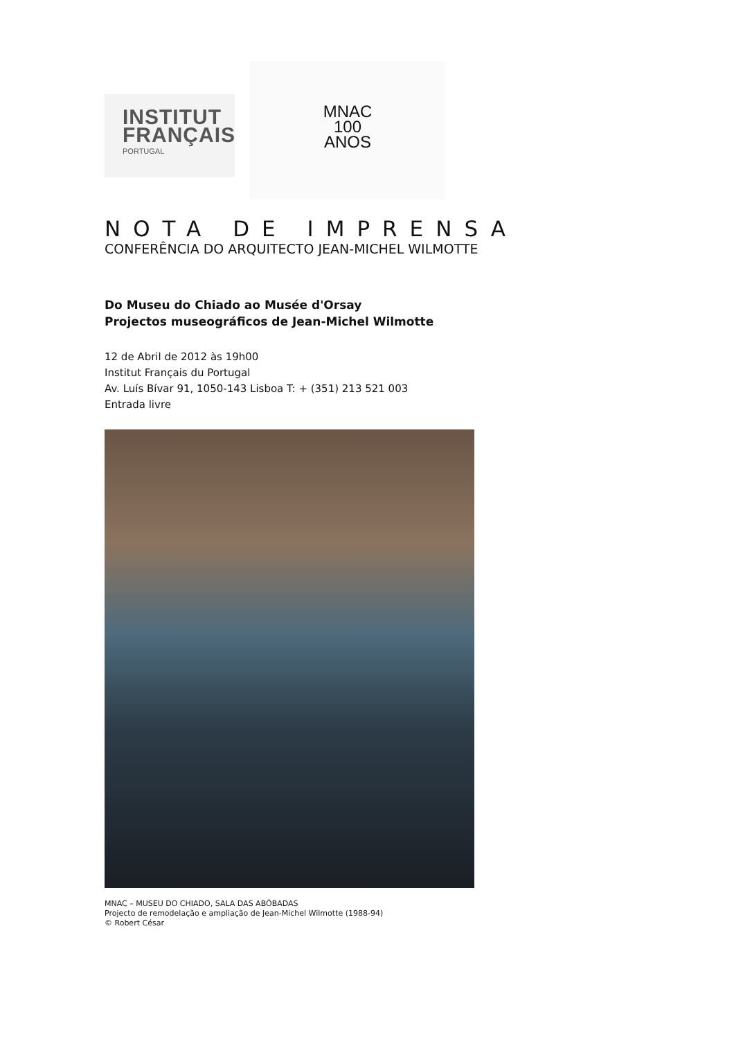INSTITUT
FRANÇAIS
PORTUGAL
MNAC
100
ANOS
NOTA DE IMPRENSA
CONFERÊNCIA DO ARQUITECTO JEAN-MICHEL WILMOTTE
Do Museu do Chiado ao Musée d'Orsay
Projectos museográficos de Jean-Michel Wilmotte
12 de Abril de 2012 às 19h00
Institut Français du Portugal
Av. Luís Bívar 91, 1050-143 Lisboa T: + (351) 213 521 003
Entrada livre
MNAC – MUSEU DO CHIADO, SALA DAS ABÓBADAS
Projecto de remodelação e ampliação de Jean-Michel Wilmotte (1988-94)
© Robert César